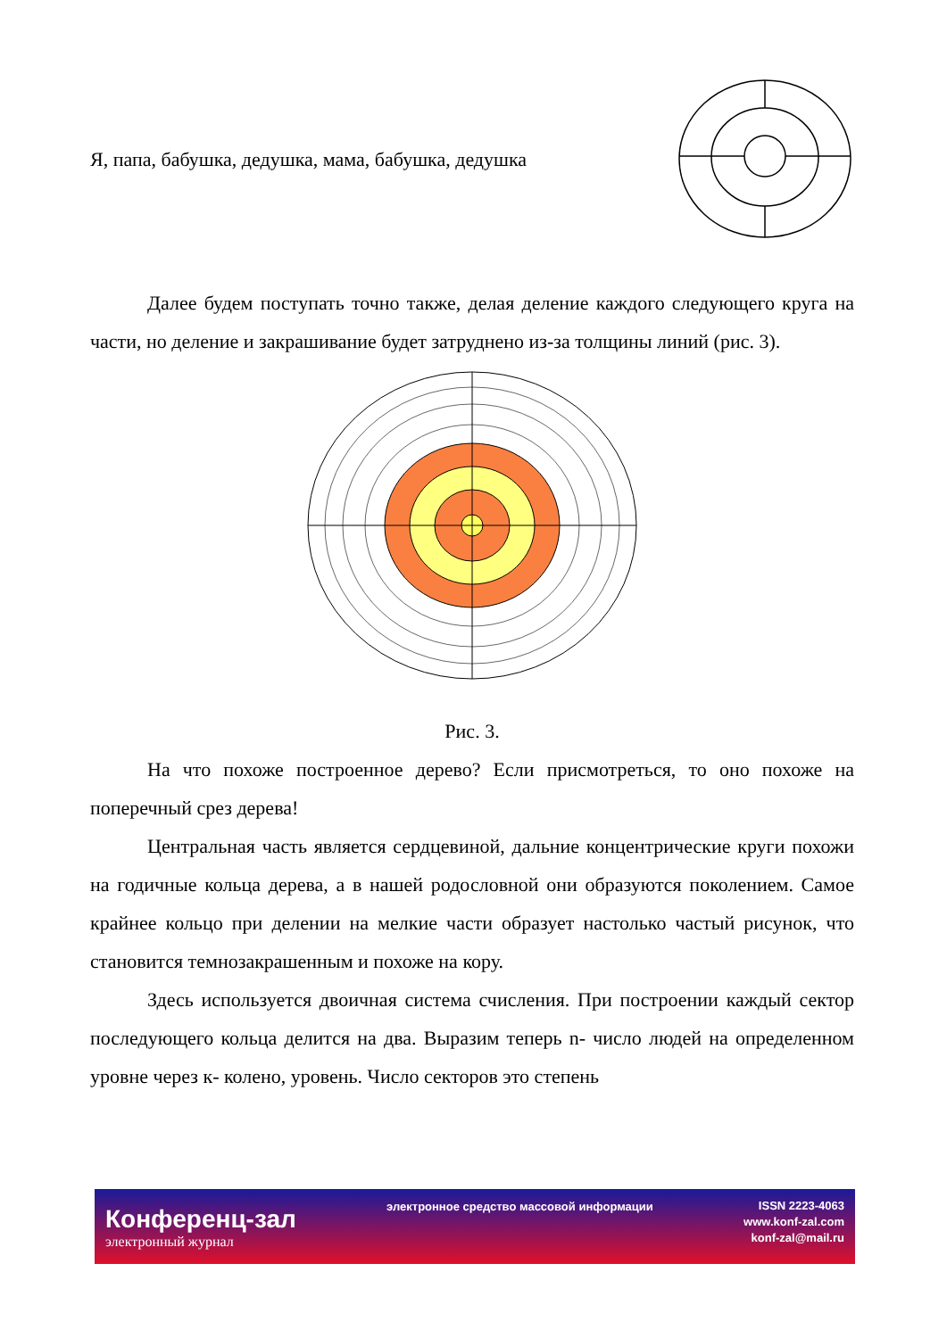Я, папа, бабушка, дедушка, мама, бабушка, дедушка
Далее будем поступать точно также, делая деление каждого следующего круга на части, но деление и закрашивание будет затруднено из-за толщины линий (рис. 3).
Рис. 3.
На что похоже построенное дерево? Если присмотреться, то оно похоже на поперечный срез дерева!
Центральная часть является сердцевиной, дальние концентрические круги похожи на годичные кольца дерева, а в нашей родословной они образуются поколением. Самое крайнее кольцо при делении на мелкие части образует настолько частый рисунок, что становится темнозакрашенным и похоже на кору.
Здесь используется двоичная система счисления. При построении каждый сектор последующего кольца делится на два. Выразим теперь n- число людей на определенном уровне через к- колено, уровень. Число секторов это степень
Конференц-зал
электронный журнал
электронное средство массовой информации
ISSN 2223-4063
www.konf-zal.com
konf-zal@mail.ru